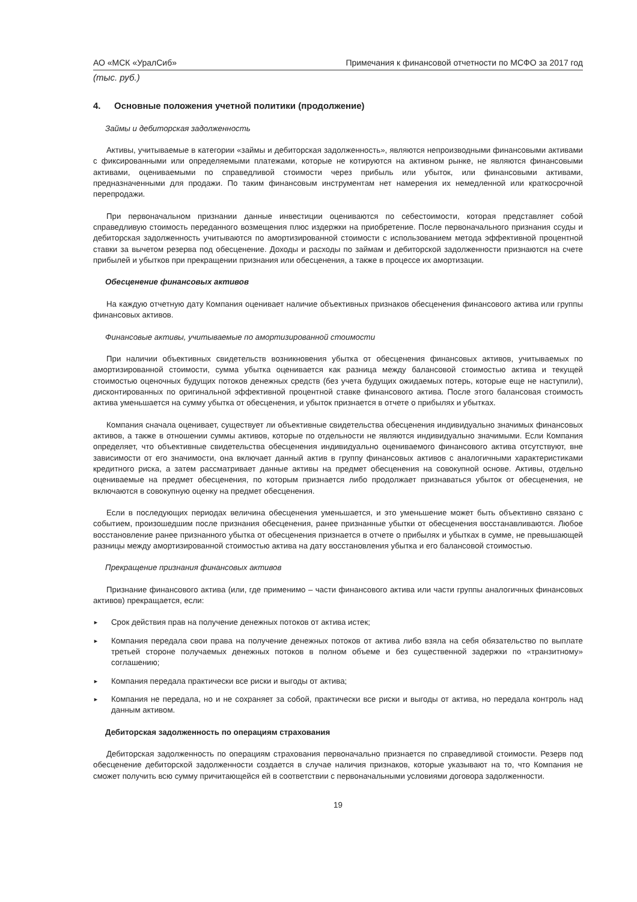АО «МСК «УралСиб» Примечания к финансовой отчетности по МСФО за 2017 год
(тыс. руб.)
4. Основные положения учетной политики (продолжение)
Займы и дебиторская задолженность
Активы, учитываемые в категории «займы и дебиторская задолженность», являются непроизводными финансовыми активами с фиксированными или определяемыми платежами, которые не котируются на активном рынке, не являются финансовыми активами, оцениваемыми по справедливой стоимости через прибыль или убыток, или финансовыми активами, предназначенными для продажи. По таким финансовым инструментам нет намерения их немедленной или краткосрочной перепродажи.
При первоначальном признании данные инвестиции оцениваются по себестоимости, которая представляет собой справедливую стоимость переданного возмещения плюс издержки на приобретение. После первоначального признания ссуды и дебиторская задолженность учитываются по амортизированной стоимости с использованием метода эффективной процентной ставки за вычетом резерва под обесценение. Доходы и расходы по займам и дебиторской задолженности признаются на счете прибылей и убытков при прекращении признания или обесценения, а также в процессе их амортизации.
Обесценение финансовых активов
На каждую отчетную дату Компания оценивает наличие объективных признаков обесценения финансового актива или группы финансовых активов.
Финансовые активы, учитываемые по амортизированной стоимости
При наличии объективных свидетельств возникновения убытка от обесценения финансовых активов, учитываемых по амортизированной стоимости, сумма убытка оценивается как разница между балансовой стоимостью актива и текущей стоимостью оценочных будущих потоков денежных средств (без учета будущих ожидаемых потерь, которые еще не наступили), дисконтированных по оригинальной эффективной процентной ставке финансового актива. После этого балансовая стоимость актива уменьшается на сумму убытка от обесценения, и убыток признается в отчете о прибылях и убытках.
Компания сначала оценивает, существует ли объективные свидетельства обесценения индивидуально значимых финансовых активов, а также в отношении суммы активов, которые по отдельности не являются индивидуально значимыми. Если Компания определяет, что объективные свидетельства обесценения индивидуально оцениваемого финансового актива отсутствуют, вне зависимости от его значимости, она включает данный актив в группу финансовых активов с аналогичными характеристиками кредитного риска, а затем рассматривает данные активы на предмет обесценения на совокупной основе. Активы, отдельно оцениваемые на предмет обесценения, по которым признается либо продолжает признаваться убыток от обесценения, не включаются в совокупную оценку на предмет обесценения.
Если в последующих периодах величина обесценения уменьшается, и это уменьшение может быть объективно связано с событием, произошедшим после признания обесценения, ранее признанные убытки от обесценения восстанавливаются. Любое восстановление ранее признанного убытка от обесценения признается в отчете о прибылях и убытках в сумме, не превышающей разницы между амортизированной стоимостью актива на дату восстановления убытка и его балансовой стоимостью.
Прекращение признания финансовых активов
Признание финансового актива (или, где применимо – части финансового актива или части группы аналогичных финансовых активов) прекращается, если:
► Срок действия прав на получение денежных потоков от актива истек;
► Компания передала свои права на получение денежных потоков от актива либо взяла на себя обязательство по выплате третьей стороне получаемых денежных потоков в полном объеме и без существенной задержки по «транзитному» соглашению;
► Компания передала практически все риски и выгоды от актива;
► Компания не передала, но и не сохраняет за собой, практически все риски и выгоды от актива, но передала контроль над данным активом.
Дебиторская задолженность по операциям страхования
Дебиторская задолженность по операциям страхования первоначально признается по справедливой стоимости. Резерв под обесценение дебиторской задолженности создается в случае наличия признаков, которые указывают на то, что Компания не сможет получить всю сумму причитающейся ей в соответствии с первоначальными условиями договора задолженности.
19